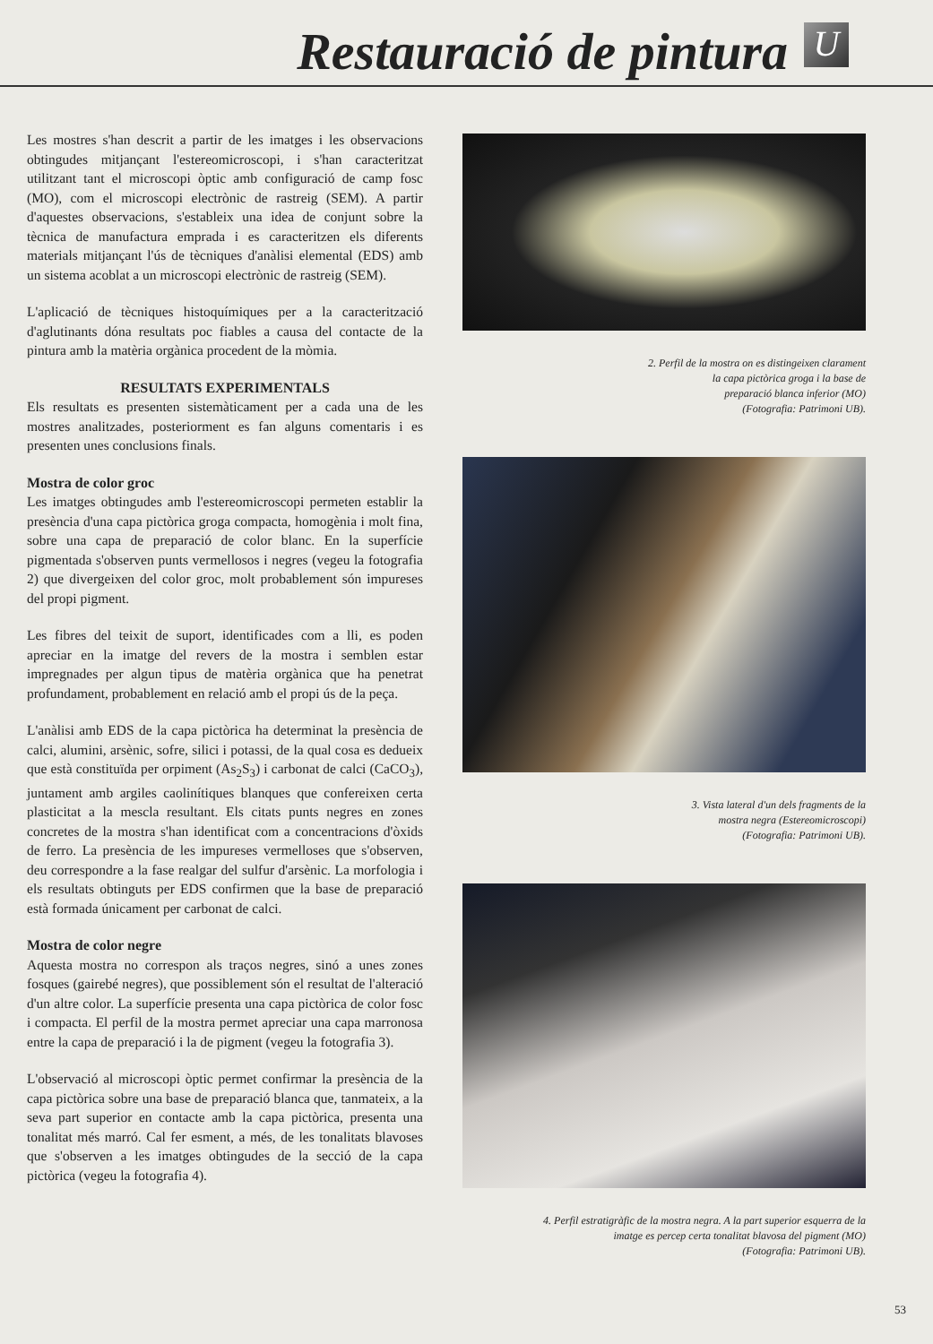Restauració de pintura
U
Les mostres s'han descrit a partir de les imatges i les observacions obtingudes mitjançant l'estereomicroscopi, i s'han caracteritzat utilitzant tant el microscopi òptic amb configuració de camp fosc (MO), com el microscopi electrònic de rastreig (SEM). A partir d'aquestes observacions, s'estableix una idea de conjunt sobre la tècnica de manufactura emprada i es caracteritzen els diferents materials mitjançant l'ús de tècniques d'anàlisi elemental (EDS) amb un sistema acoblat a un microscopi electrònic de rastreig (SEM).
L'aplicació de tècniques histoquímiques per a la caracterització d'aglutinants dóna resultats poc fiables a causa del contacte de la pintura amb la matèria orgànica procedent de la mòmia.
RESULTATS EXPERIMENTALS
Els resultats es presenten sistemàticament per a cada una de les mostres analitzades, posteriorment es fan alguns comentaris i es presenten unes conclusions finals.
Mostra de color groc
Les imatges obtingudes amb l'estereomicroscopi permeten establir la presència d'una capa pictòrica groga compacta, homogènia i molt fina, sobre una capa de preparació de color blanc. En la superfície pigmentada s'observen punts vermellosos i negres (vegeu la fotografia 2) que divergeixen del color groc, molt probablement són impureses del propi pigment.
Les fibres del teixit de suport, identificades com a lli, es poden apreciar en la imatge del revers de la mostra i semblen estar impregnades per algun tipus de matèria orgànica que ha penetrat profundament, probablement en relació amb el propi ús de la peça.
L'anàlisi amb EDS de la capa pictòrica ha determinat la presència de calci, alumini, arsènic, sofre, silici i potassi, de la qual cosa es dedueix que està constituïda per orpiment (As<sub>2</sub>S<sub>3</sub>) i carbonat de calci (CaCO<sub>3</sub>), juntament amb argiles caoliníti­ques blanques que confereixen certa plasticitat a la mescla resultant. Els citats punts negres en zones concretes de la mostra s'han identificat com a concentracions d'òxids de ferro. La presència de les impureses vermelloses que s'observen, deu correspondre a la fase realgar del sulfur d'arsènic. La morfologia i els resultats obtinguts per EDS confirmen que la base de preparació està formada únicament per carbonat de calci.
Mostra de color negre
Aquesta mostra no correspon als traços negres, sinó a unes zones fosques (gairebé negres), que possiblement són el resultat de l'alteració d'un altre color. La superfície presenta una capa pictòrica de color fosc i compacta. El perfil de la mostra permet apreciar una capa marronosa entre la capa de preparació i la de pigment (vegeu la fotografia 3).
L'observació al microscopi òptic permet confirmar la presència de la capa pictòrica sobre una base de preparació blanca que, tanmateix, a la seva part superior en contacte amb la capa pictòrica, presenta una tonalitat més marró. Cal fer esment, a més, de les tonalitats blavoses que s'observen a les imatges obtingudes de la secció de la capa pictòrica (vegeu la fotografia 4).
2. Perfil de la mostra on es distingeixen clarament
la capa pictòrica groga i la base de
preparació blanca inferior (MO)
(Fotografia: Patrimoni UB).
3. Vista lateral d'un dels fragments de la
mostra negra (Estereomicroscopi)
(Fotografia: Patrimoni UB).
4. Perfil estratigràfic de la mostra negra. A la part superior esquerra de la
imatge es percep certa tonalitat blavosa del pigment (MO)
(Fotografia: Patrimoni UB).
53